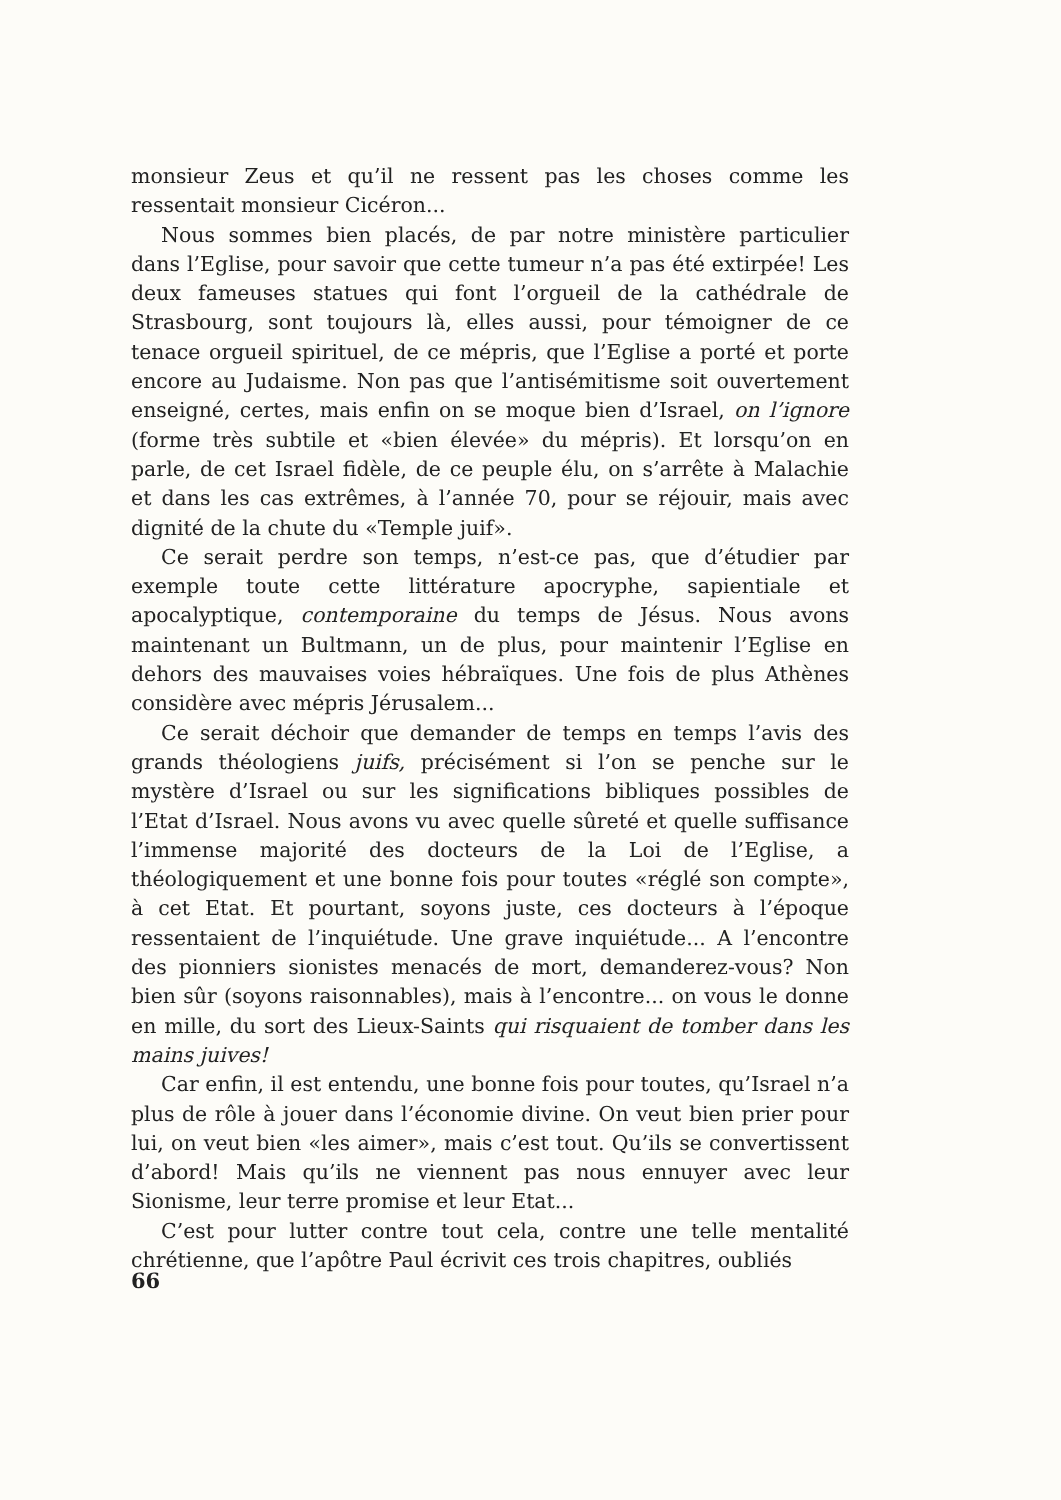monsieur Zeus et qu’il ne ressent pas les choses comme les ressentait monsieur Cicéron...
Nous sommes bien placés, de par notre ministère particulier dans l’Eglise, pour savoir que cette tumeur n’a pas été extirpée! Les deux fameuses statues qui font l’orgueil de la cathédrale de Strasbourg, sont toujours là, elles aussi, pour témoigner de ce tenace orgueil spirituel, de ce mépris, que l’Eglise a porté et porte encore au Judaisme. Non pas que l’antisémitisme soit ouvertement enseigné, certes, mais enfin on se moque bien d’Israel, on l’ignore (forme très subtile et «bien élevée» du mépris). Et lorsqu’on en parle, de cet Israel fidèle, de ce peuple élu, on s’arrête à Malachie et dans les cas extrêmes, à l’année 70, pour se réjouir, mais avec dignité de la chute du «Temple juif».
Ce serait perdre son temps, n’est-ce pas, que d’étudier par exemple toute cette littérature apocryphe, sapientiale et apocalyptique, contemporaine du temps de Jésus. Nous avons maintenant un Bultmann, un de plus, pour maintenir l’Eglise en dehors des mauvaises voies hébraïques. Une fois de plus Athènes considère avec mépris Jérusalem...
Ce serait déchoir que demander de temps en temps l’avis des grands théologiens juifs, précisément si l’on se penche sur le mystère d’Israel ou sur les significations bibliques possibles de l’Etat d’Israel. Nous avons vu avec quelle sûreté et quelle suffisance l’immense majorité des docteurs de la Loi de l’Eglise, a théologiquement et une bonne fois pour toutes «réglé son compte», à cet Etat. Et pourtant, soyons juste, ces docteurs à l’époque ressentaient de l’inquiétude. Une grave inquiétude... A l’encontre des pionniers sionistes menacés de mort, demanderez-vous? Non bien sûr (soyons raisonnables), mais à l’encontre... on vous le donne en mille, du sort des Lieux-Saints qui risquaient de tomber dans les mains juives!
Car enfin, il est entendu, une bonne fois pour toutes, qu’Israel n’a plus de rôle à jouer dans l’économie divine. On veut bien prier pour lui, on veut bien «les aimer», mais c’est tout. Qu’ils se convertissent d’abord! Mais qu’ils ne viennent pas nous ennuyer avec leur Sionisme, leur terre promise et leur Etat...
C’est pour lutter contre tout cela, contre une telle mentalité chrétienne, que l’apôtre Paul écrivit ces trois chapitres, oubliés
66